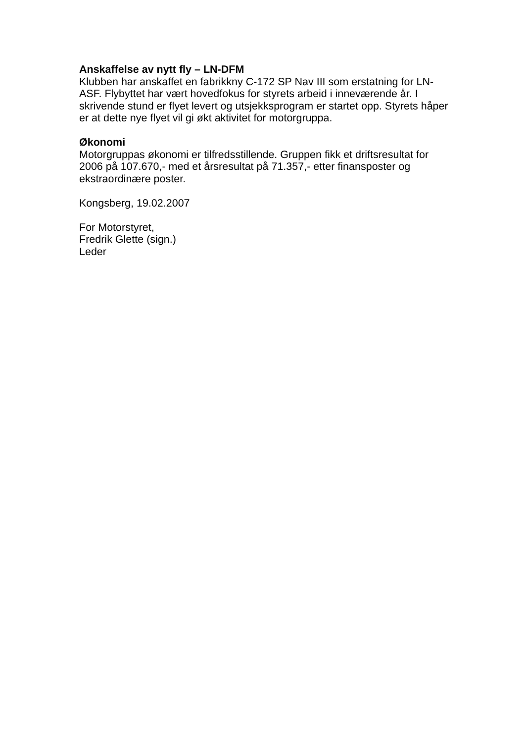Anskaffelse av nytt fly – LN-DFM
Klubben har anskaffet en fabrikkny C-172 SP Nav III som erstatning for LN-ASF. Flybyttet har vært hovedfokus for styrets arbeid i inneværende år. I skrivende stund er flyet levert og utsjekksprogram er startet opp. Styrets håper er at dette nye flyet vil gi økt aktivitet for motorgruppa.
Økonomi
Motorgruppas økonomi er tilfredsstillende. Gruppen fikk et driftsresultat for 2006 på 107.670,- med et årsresultat på 71.357,- etter finansposter og ekstraordinære poster.
Kongsberg, 19.02.2007
For Motorstyret,
Fredrik Glette (sign.)
Leder